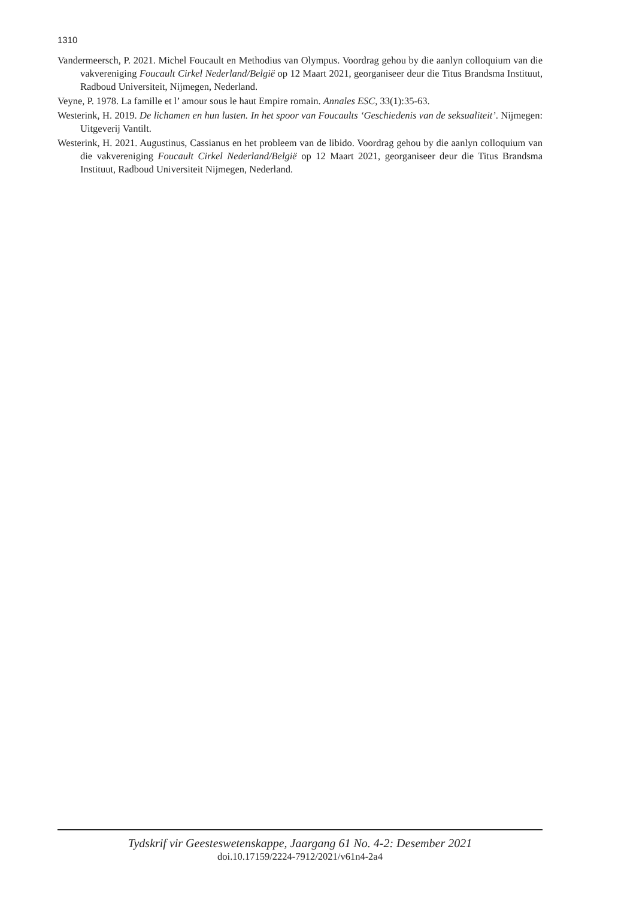1310
Vandermeersch, P. 2021. Michel Foucault en Methodius van Olympus. Voordrag gehou by die aanlyn colloquium van die vakvereniging Foucault Cirkel Nederland/België op 12 Maart 2021, georganiseer deur die Titus Brandsma Instituut, Radboud Universiteit, Nijmegen, Nederland.
Veyne, P. 1978. La famille et l’ amour sous le haut Empire romain. Annales ESC, 33(1):35-63.
Westerink, H. 2019. De lichamen en hun lusten. In het spoor van Foucaults ‘Geschiedenis van de seksualiteit’. Nijmegen: Uitgeverij Vantilt.
Westerink, H. 2021. Augustinus, Cassianus en het probleem van de libido. Voordrag gehou by die aanlyn colloquium van die vakvereniging Foucault Cirkel Nederland/België op 12 Maart 2021, georganiseer deur die Titus Brandsma Instituut, Radboud Universiteit Nijmegen, Nederland.
Tydskrif vir Geesteswetenskappe, Jaargang 61 No. 4-2: Desember 2021
doi.10.17159/2224-7912/2021/v61n4-2a4